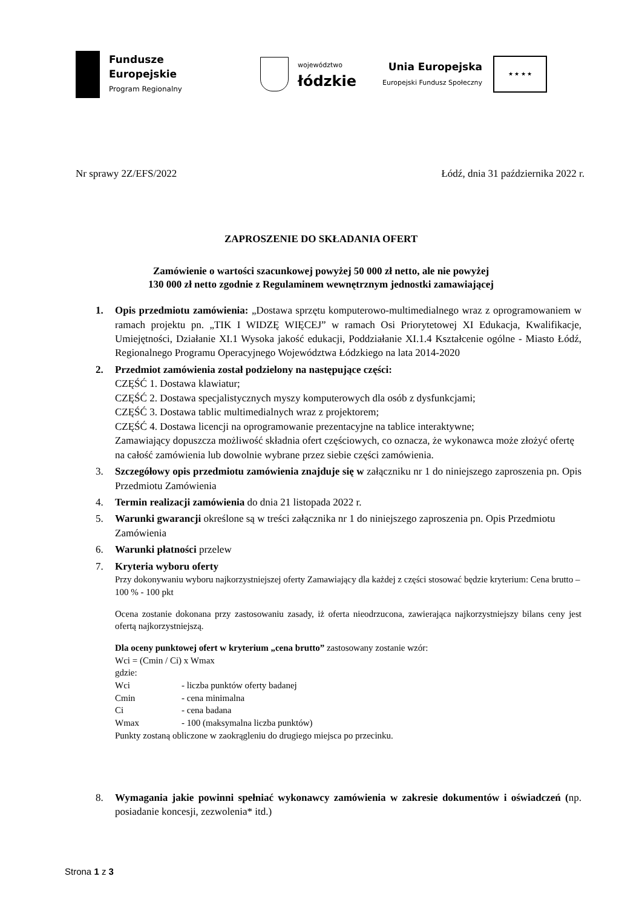Fundusze
Europejskie
Program Regionalny
województwo
łódzkie
Unia Europejska
Europejski Fundusz Społeczny
★ ★ ★ ★
Nr sprawy 2Z/EFS/2022 Łódź, dnia 31 października 2022 r.
ZAPROSZENIE DO SKŁADANIA OFERT
Zamówienie o wartości szacunkowej powyżej 50 000 zł netto, ale nie powyżej
130 000 zł netto zgodnie z Regulaminem wewnętrznym jednostki zamawiającej
1. Opis przedmiotu zamówienia: „Dostawa sprzętu komputerowo-multimedialnego wraz z oprogramowaniem w ramach projektu pn. „TIK I WIDZĘ WIĘCEJ” w ramach Osi Priorytetowej XI Edukacja, Kwalifikacje, Umiejętności, Działanie XI.1 Wysoka jakość edukacji, Poddziałanie XI.1.4 Kształcenie ogólne - Miasto Łódź, Regionalnego Programu Operacyjnego Województwa Łódzkiego na lata 2014-2020
2. Przedmiot zamówienia został podzielony na następujące części:
CZĘŚĆ 1. Dostawa klawiatur;
CZĘŚĆ 2. Dostawa specjalistycznych myszy komputerowych dla osób z dysfunkcjami;
CZĘŚĆ 3. Dostawa tablic multimedialnych wraz z projektorem;
CZĘŚĆ 4. Dostawa licencji na oprogramowanie prezentacyjne na tablice interaktywne;
Zamawiający dopuszcza możliwość składnia ofert częściowych, co oznacza, że wykonawca może złożyć ofertę na całość zamówienia lub dowolnie wybrane przez siebie części zamówienia.
3. Szczegółowy opis przedmiotu zamówienia znajduje się w załączniku nr 1 do niniejszego zaproszenia pn. Opis Przedmiotu Zamówienia
4. Termin realizacji zamówienia do dnia 21 listopada 2022 r.
5. Warunki gwarancji określone są w treści załącznika nr 1 do niniejszego zaproszenia pn. Opis Przedmiotu Zamówienia
6. Warunki płatności przelew
7. Kryteria wyboru oferty
Przy dokonywaniu wyboru najkorzystniejszej oferty Zamawiający dla każdej z części stosować będzie kryterium: Cena brutto – 100 % - 100 pkt
Ocena zostanie dokonana przy zastosowaniu zasady, iż oferta nieodrzucona, zawierająca najkorzystniejszy bilans ceny jest ofertą najkorzystniejszą.
Dla oceny punktowej ofert w kryterium „cena brutto” zastosowany zostanie wzór:
Wci = (Cmin / Ci) x Wmax
gdzie:
Wci - liczba punktów oferty badanej
Cmin - cena minimalna
Ci - cena badana
Wmax - 100 (maksymalna liczba punktów)
Punkty zostaną obliczone w zaokrągleniu do drugiego miejsca po przecinku.
8. Wymagania jakie powinni spełniać wykonawcy zamówienia w zakresie dokumentów i oświadczeń (np. posiadanie koncesji, zezwolenia* itd.)
Strona 1 z 3